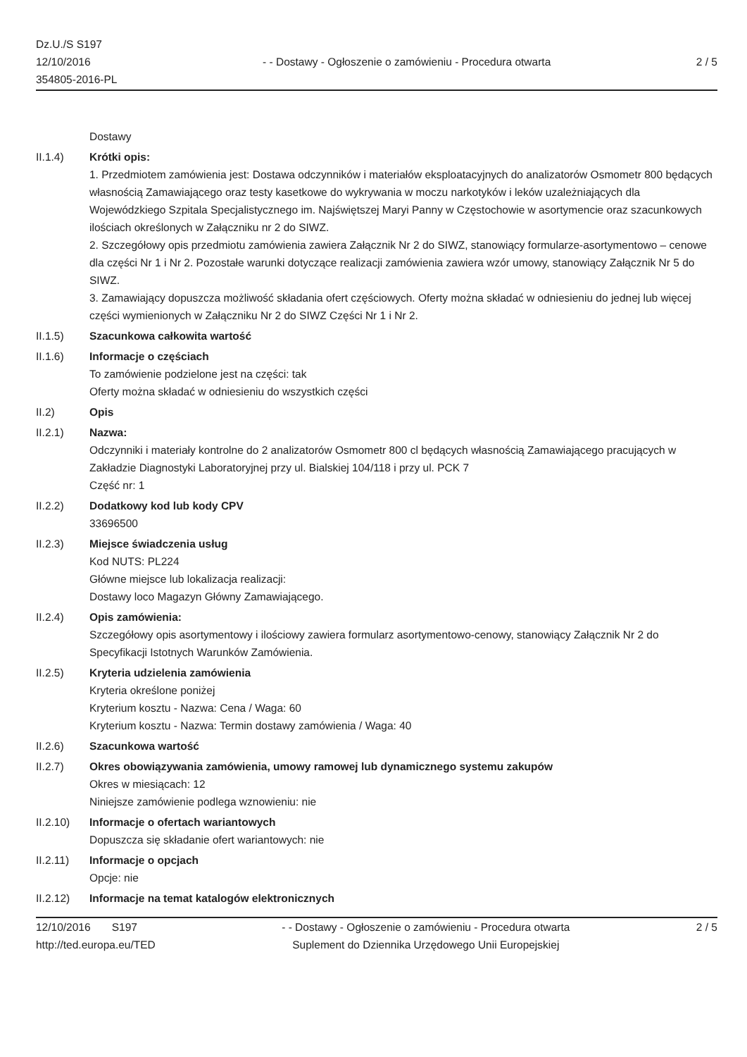Dz.U./S S197
12/10/2016
354805-2016-PL
- - Dostawy - Ogłoszenie o zamówieniu - Procedura otwarta
2 / 5
Dostawy
II.1.4) Krótki opis:
1. Przedmiotem zamówienia jest: Dostawa odczynników i materiałów eksploatacyjnych do analizatorów Osmometr 800 będących własnością Zamawiającego oraz testy kasetkowe do wykrywania w moczu narkotyków i leków uzależniających dla Wojewódzkiego Szpitala Specjalistycznego im. Najświętszej Maryi Panny w Częstochowie w asortymencie oraz szacunkowych ilościach określonych w Załączniku nr 2 do SIWZ.
2. Szczegółowy opis przedmiotu zamówienia zawiera Załącznik Nr 2 do SIWZ, stanowiący formularze-asortymentowo – cenowe dla części Nr 1 i Nr 2. Pozostałe warunki dotyczące realizacji zamówienia zawiera wzór umowy, stanowiący Załącznik Nr 5 do SIWZ.
3. Zamawiający dopuszcza możliwość składania ofert częściowych. Oferty można składać w odniesieniu do jednej lub więcej części wymienionych w Załączniku Nr 2 do SIWZ Części Nr 1 i Nr 2.
II.1.5) Szacunkowa całkowita wartość
II.1.6) Informacje o częściach
To zamówienie podzielone jest na części: tak
Oferty można składać w odniesieniu do wszystkich części
II.2) Opis
II.2.1) Nazwa:
Odczynniki i materiały kontrolne do 2 analizatorów Osmometr 800 cl będących własnością Zamawiającego pracujących w Zakładzie Diagnostyki Laboratoryjnej przy ul. Bialskiej 104/118 i przy ul. PCK 7
Część nr: 1
II.2.2) Dodatkowy kod lub kody CPV
33696500
II.2.3) Miejsce świadczenia usług
Kod NUTS: PL224
Główne miejsce lub lokalizacja realizacji:
Dostawy loco Magazyn Główny Zamawiającego.
II.2.4) Opis zamówienia:
Szczegółowy opis asortymentowy i ilościowy zawiera formularz asortymentowo-cenowy, stanowiący Załącznik Nr 2 do Specyfikacji Istotnych Warunków Zamówienia.
II.2.5) Kryteria udzielenia zamówienia
Kryteria określone poniżej
Kryterium kosztu - Nazwa: Cena / Waga: 60
Kryterium kosztu - Nazwa: Termin dostawy zamówienia / Waga: 40
II.2.6) Szacunkowa wartość
II.2.7) Okres obowiązywania zamówienia, umowy ramowej lub dynamicznego systemu zakupów
Okres w miesiącach: 12
Niniejsze zamówienie podlega wznowieniu: nie
II.2.10) Informacje o ofertach wariantowych
Dopuszcza się składanie ofert wariantowych: nie
II.2.11) Informacje o opcjach
Opcje: nie
II.2.12) Informacje na temat katalogów elektronicznych
12/10/2016 S197
http://ted.europa.eu/TED
- - Dostawy - Ogłoszenie o zamówieniu - Procedura otwarta
Suplement do Dziennika Urzędowego Unii Europejskiej
2 / 5